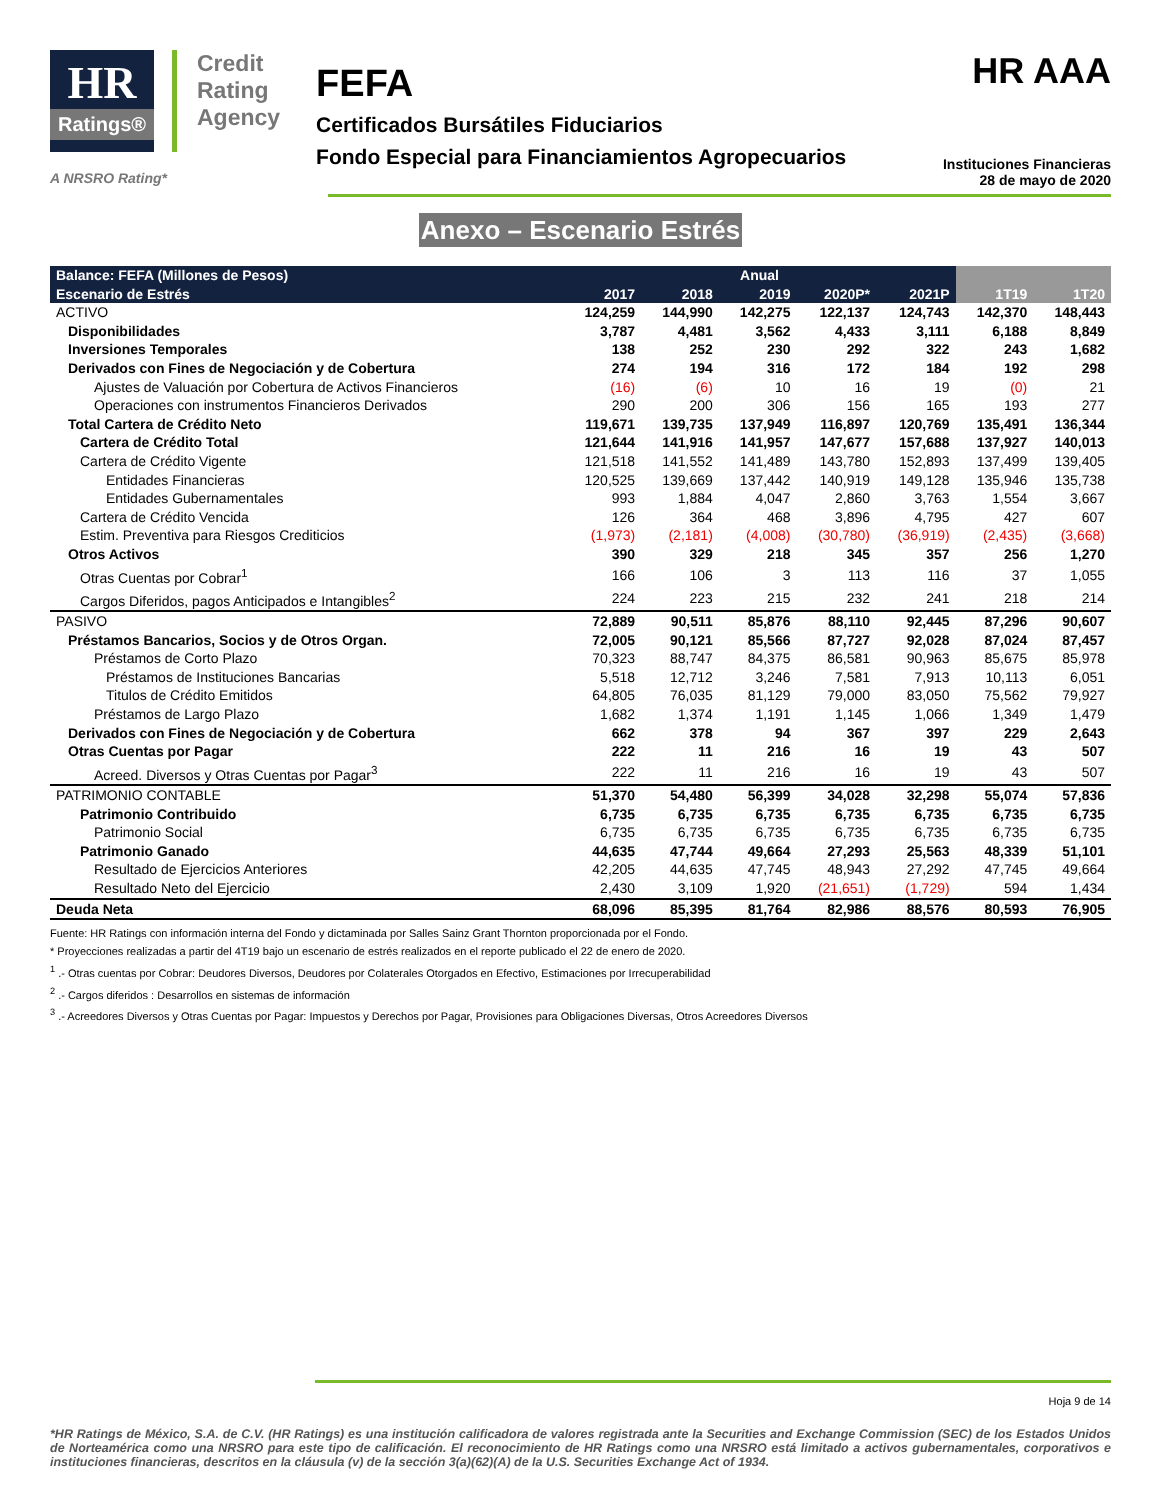HR
Ratings®
Credit
Rating
Agency
A NRSRO Rating*
FEFA
Certificados Bursátiles Fiduciarios
Fondo Especial para Financiamientos Agropecuarios
HR AAA
Instituciones Financieras
28 de mayo de 2020
Anexo – Escenario Estrés
| Balance: FEFA (Millones de Pesos) | Anual | | | | | | |
| --- | --- | --- | --- | --- | --- | --- | --- |
| Escenario de Estrés | 2017 | 2018 | 2019 | 2020P* | 2021P | 1T19 | 1T20 |
| ACTIVO | 124,259 | 144,990 | 142,275 | 122,137 | 124,743 | 142,370 | 148,443 |
| Disponibilidades | 3,787 | 4,481 | 3,562 | 4,433 | 3,111 | 6,188 | 8,849 |
| Inversiones Temporales | 138 | 252 | 230 | 292 | 322 | 243 | 1,682 |
| Derivados con Fines de Negociación y de Cobertura | 274 | 194 | 316 | 172 | 184 | 192 | 298 |
| Ajustes de Valuación por Cobertura de Activos Financieros | (16) | (6) | 10 | 16 | 19 | (0) | 21 |
| Operaciones con instrumentos Financieros Derivados | 290 | 200 | 306 | 156 | 165 | 193 | 277 |
| Total Cartera de Crédito Neto | 119,671 | 139,735 | 137,949 | 116,897 | 120,769 | 135,491 | 136,344 |
| Cartera de Crédito Total | 121,644 | 141,916 | 141,957 | 147,677 | 157,688 | 137,927 | 140,013 |
| Cartera de Crédito Vigente | 121,518 | 141,552 | 141,489 | 143,780 | 152,893 | 137,499 | 139,405 |
| Entidades Financieras | 120,525 | 139,669 | 137,442 | 140,919 | 149,128 | 135,946 | 135,738 |
| Entidades Gubernamentales | 993 | 1,884 | 4,047 | 2,860 | 3,763 | 1,554 | 3,667 |
| Cartera de Crédito Vencida | 126 | 364 | 468 | 3,896 | 4,795 | 427 | 607 |
| Estim. Preventiva para Riesgos Crediticios | (1,973) | (2,181) | (4,008) | (30,780) | (36,919) | (2,435) | (3,668) |
| Otros Activos | 390 | 329 | 218 | 345 | 357 | 256 | 1,270 |
| Otras Cuentas por Cobrar<sup>1</sup> | 166 | 106 | 3 | 113 | 116 | 37 | 1,055 |
| Cargos Diferidos, pagos Anticipados e Intangibles<sup>2</sup> | 224 | 223 | 215 | 232 | 241 | 218 | 214 |
| PASIVO | 72,889 | 90,511 | 85,876 | 88,110 | 92,445 | 87,296 | 90,607 |
| Préstamos Bancarios, Socios y de Otros Organ. | 72,005 | 90,121 | 85,566 | 87,727 | 92,028 | 87,024 | 87,457 |
| Préstamos de Corto Plazo | 70,323 | 88,747 | 84,375 | 86,581 | 90,963 | 85,675 | 85,978 |
| Préstamos de Instituciones Bancarias | 5,518 | 12,712 | 3,246 | 7,581 | 7,913 | 10,113 | 6,051 |
| Titulos de Crédito Emitidos | 64,805 | 76,035 | 81,129 | 79,000 | 83,050 | 75,562 | 79,927 |
| Préstamos de Largo Plazo | 1,682 | 1,374 | 1,191 | 1,145 | 1,066 | 1,349 | 1,479 |
| Derivados con Fines de Negociación y de Cobertura | 662 | 378 | 94 | 367 | 397 | 229 | 2,643 |
| Otras Cuentas por Pagar | 222 | 11 | 216 | 16 | 19 | 43 | 507 |
| Acreed. Diversos y Otras Cuentas por Pagar<sup>3</sup> | 222 | 11 | 216 | 16 | 19 | 43 | 507 |
| PATRIMONIO CONTABLE | 51,370 | 54,480 | 56,399 | 34,028 | 32,298 | 55,074 | 57,836 |
| Patrimonio Contribuido | 6,735 | 6,735 | 6,735 | 6,735 | 6,735 | 6,735 | 6,735 |
| Patrimonio Social | 6,735 | 6,735 | 6,735 | 6,735 | 6,735 | 6,735 | 6,735 |
| Patrimonio Ganado | 44,635 | 47,744 | 49,664 | 27,293 | 25,563 | 48,339 | 51,101 |
| Resultado de Ejercicios Anteriores | 42,205 | 44,635 | 47,745 | 48,943 | 27,292 | 47,745 | 49,664 |
| Resultado Neto del Ejercicio | 2,430 | 3,109 | 1,920 | (21,651) | (1,729) | 594 | 1,434 |
| Deuda Neta | 68,096 | 85,395 | 81,764 | 82,986 | 88,576 | 80,593 | 76,905 |
Fuente: HR Ratings con información interna del Fondo y dictaminada por Salles Sainz Grant Thornton proporcionada por el Fondo.
* Proyecciones realizadas a partir del 4T19 bajo un escenario de estrés realizados en el reporte publicado el 22 de enero de 2020.
<sup>1</sup> .- Otras cuentas por Cobrar: Deudores Diversos, Deudores por Colaterales Otorgados en Efectivo, Estimaciones por Irrecuperabilidad
<sup>2</sup> .- Cargos diferidos : Desarrollos en sistemas de información
<sup>3</sup> .- Acreedores Diversos y Otras Cuentas por Pagar: Impuestos y Derechos por Pagar, Provisiones para Obligaciones Diversas, Otros Acreedores Diversos
Hoja 9 de 14
*HR Ratings de México, S.A. de C.V. (HR Ratings) es una institución calificadora de valores registrada ante la Securities and Exchange Commission (SEC) de los Estados Unidos de Norteamérica como una NRSRO para este tipo de calificación. El reconocimiento de HR Ratings como una NRSRO está limitado a activos gubernamentales, corporativos e instituciones financieras, descritos en la cláusula (v) de la sección 3(a)(62)(A) de la U.S. Securities Exchange Act of 1934.